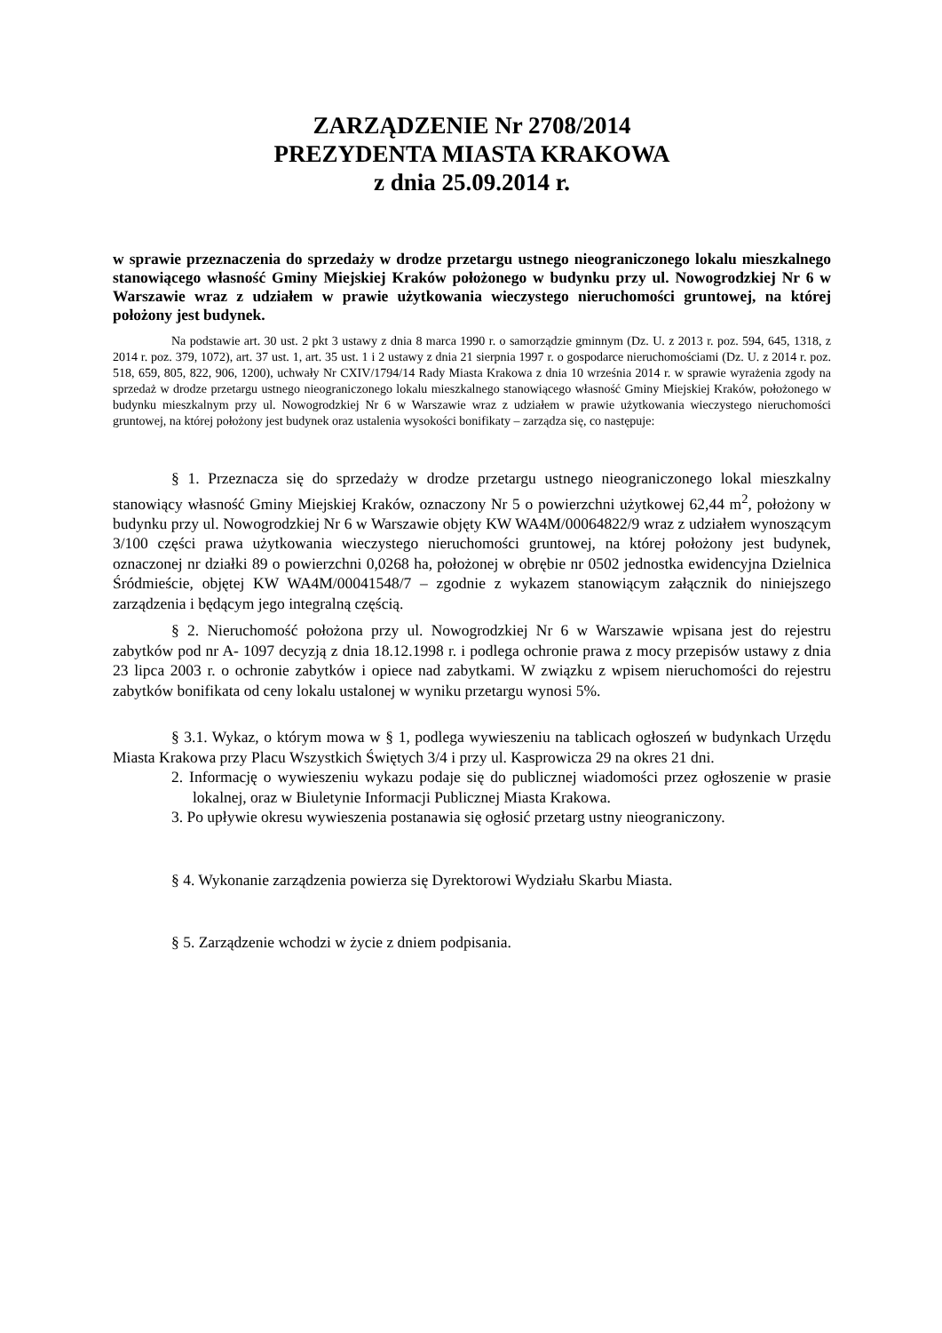ZARZĄDZENIE Nr 2708/2014
PREZYDENTA MIASTA KRAKOWA
z dnia 25.09.2014 r.
w sprawie przeznaczenia do sprzedaży w drodze przetargu ustnego nieograniczonego lokalu mieszkalnego stanowiącego własność Gminy Miejskiej Kraków położonego w budynku przy ul. Nowogrodzkiej Nr 6 w Warszawie wraz z udziałem w prawie użytkowania wieczystego nieruchomości gruntowej, na której położony jest budynek.
Na podstawie art. 30 ust. 2 pkt 3 ustawy z dnia 8 marca 1990 r. o samorządzie gminnym (Dz. U. z 2013 r. poz. 594, 645, 1318, z 2014 r. poz. 379, 1072), art. 37 ust. 1, art. 35 ust. 1 i 2 ustawy z dnia 21 sierpnia 1997 r. o gospodarce nieruchomościami (Dz. U. z 2014 r. poz. 518, 659, 805, 822, 906, 1200), uchwały Nr CXIV/1794/14 Rady Miasta Krakowa z dnia 10 września 2014 r. w sprawie wyrażenia zgody na sprzedaż w drodze przetargu ustnego nieograniczonego lokalu mieszkalnego stanowiącego własność Gminy Miejskiej Kraków, położonego w budynku mieszkalnym przy ul. Nowogrodzkiej Nr 6 w Warszawie wraz z udziałem w prawie użytkowania wieczystego nieruchomości gruntowej, na której położony jest budynek oraz ustalenia wysokości bonifikaty – zarządza się, co następuje:
§ 1. Przeznacza się do sprzedaży w drodze przetargu ustnego nieograniczonego lokal mieszkalny stanowiący własność Gminy Miejskiej Kraków, oznaczony Nr 5 o powierzchni użytkowej 62,44 m<sup>2</sup>, położony w budynku przy ul. Nowogrodzkiej Nr 6 w Warszawie objęty KW WA4M/00064822/9 wraz z udziałem wynoszącym 3/100 części prawa użytkowania wieczystego nieruchomości gruntowej, na której położony jest budynek, oznaczonej nr działki 89 o powierzchni 0,0268 ha, położonej w obrębie nr 0502 jednostka ewidencyjna Dzielnica Śródmieście, objętej KW WA4M/00041548/7 – zgodnie z wykazem stanowiącym załącznik do niniejszego zarządzenia i będącym jego integralną częścią.
§ 2. Nieruchomość położona przy ul. Nowogrodzkiej Nr 6 w Warszawie wpisana jest do rejestru zabytków pod nr A- 1097 decyzją z dnia 18.12.1998 r. i podlega ochronie prawa z mocy przepisów ustawy z dnia 23 lipca 2003 r. o ochronie zabytków i opiece nad zabytkami. W związku z wpisem nieruchomości do rejestru zabytków bonifikata od ceny lokalu ustalonej w wyniku przetargu wynosi 5%.
§ 3.1. Wykaz, o którym mowa w § 1, podlega wywieszeniu na tablicach ogłoszeń w budynkach Urzędu Miasta Krakowa przy Placu Wszystkich Świętych 3/4 i przy ul. Kasprowicza 29 na okres 21 dni.
2. Informację o wywieszeniu wykazu podaje się do publicznej wiadomości przez ogłoszenie w prasie lokalnej, oraz w Biuletynie Informacji Publicznej Miasta Krakowa.
3. Po upływie okresu wywieszenia postanawia się ogłosić przetarg ustny nieograniczony.
§ 4. Wykonanie zarządzenia powierza się Dyrektorowi Wydziału Skarbu Miasta.
§ 5. Zarządzenie wchodzi w życie z dniem podpisania.